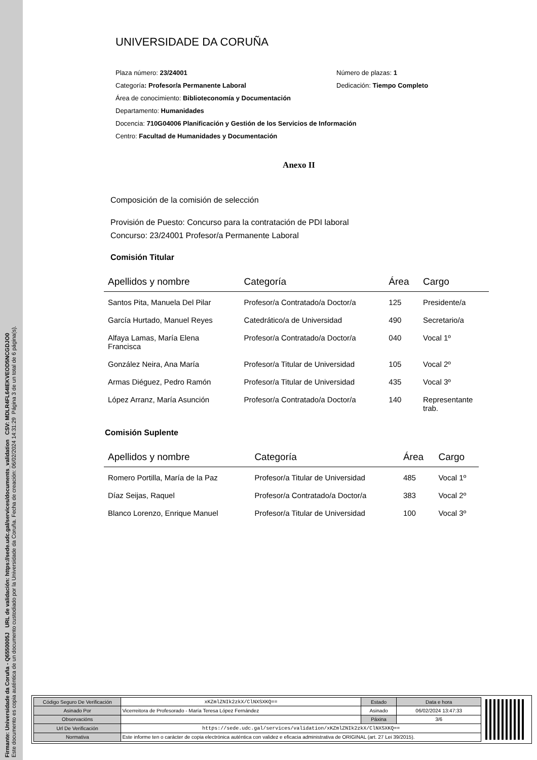Firmante: Universidade da Coruña - Q6550005J URL de validación: https://sede.udc.gal/services/documents_validation CSV: MDLR4FL64IEKVEOD5NCGDJO0
Este documento es copia auténtica de un documento custodiado por la Universidade da Coruña. Fecha de creación: 06/02/2024 14:31:29 Página 3 de un total de 6 página(s).
UNIVERSIDADE DA CORUÑA
Plaza número: 23/24001 Número de plazas: 1
Categoría: Profesor/a Permanente Laboral Dedicación: Tiempo Completo
Área de conocimiento: Biblioteconomía y Documentación
Departamento: Humanidades
Docencia: 710G04006 Planificación y Gestión de los Servicios de Información
Centro: Facultad de Humanidades y Documentación
Anexo II
Composición de la comisión de selección
Provisión de Puesto: Concurso para la contratación de PDI laboral
Concurso: 23/24001 Profesor/a Permanente Laboral
Comisión Titular
| Apellidos y nombre | Categoría | Área | Cargo |
| --- | --- | --- | --- |
| Santos Pita, Manuela Del Pilar | Profesor/a Contratado/a Doctor/a | 125 | Presidente/a |
| García Hurtado, Manuel Reyes | Catedrático/a de Universidad | 490 | Secretario/a |
| Alfaya Lamas, María Elena Francisca | Profesor/a Contratado/a Doctor/a | 040 | Vocal 1º |
| González Neira, Ana María | Profesor/a Titular de Universidad | 105 | Vocal 2º |
| Armas Diéguez, Pedro Ramón | Profesor/a Titular de Universidad | 435 | Vocal 3º |
| López Arranz, María Asunción | Profesor/a Contratado/a Doctor/a | 140 | Representante trab. |
Comisión Suplente
| Apellidos y nombre | Categoría | Área | Cargo |
| --- | --- | --- | --- |
| Romero Portilla, María de la Paz | Profesor/a Titular de Universidad | 485 | Vocal 1º |
| Díaz Seijas, Raquel | Profesor/a Contratado/a Doctor/a | 383 | Vocal 2º |
| Blanco Lorenzo, Enrique Manuel | Profesor/a Titular de Universidad | 100 | Vocal 3º |
| Código Seguro De Verificación | xKZmlZNIk2zkX/ClNXSXKQ== | Estado | Data e hora |
| Asinado Por | Vicerreitora de Profesorado - María Teresa López Fernández | Asinado | 06/02/2024 13:47:33 |
| Observacións | | Páxina | 3/6 |
| Url De Verificación | https://sede.udc.gal/services/validation/xKZmlZNIk2zkX/ClNXSXKQ== | | |
| Normativa | Este informe ten o carácter de copia electrónica auténtica con validez e eficacia administrativa de ORIGINAL (art. 27 Lei 39/2015). | | |